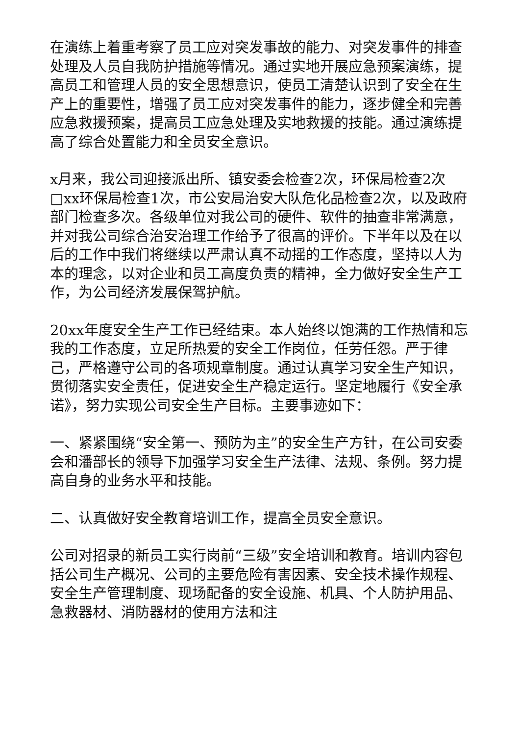在演练上着重考察了员工应对突发事故的能力、对突发事件的排查处理及人员自我防护措施等情况。通过实地开展应急预案演练，提高员工和管理人员的安全思想意识，使员工清楚认识到了安全在生产上的重要性，增强了员工应对突发事件的能力，逐步健全和完善应急救援预案，提高员工应急处理及实地救援的技能。通过演练提高了综合处置能力和全员安全意识。
x月来，我公司迎接派出所、镇安委会检查2次，环保局检查2次□xx环保局检查1次，市公安局治安大队危化品检查2次，以及政府部门检查多次。各级单位对我公司的硬件、软件的抽查非常满意，并对我公司综合治安治理工作给予了很高的评价。下半年以及在以后的工作中我们将继续以严肃认真不动摇的工作态度，坚持以人为本的理念，以对企业和员工高度负责的精神，全力做好安全生产工作，为公司经济发展保驾护航。
20xx年度安全生产工作已经结束。本人始终以饱满的工作热情和忘我的工作态度，立足所热爱的安全工作岗位，任劳任怨。严于律己，严格遵守公司的各项规章制度。通过认真学习安全生产知识，贯彻落实安全责任，促进安全生产稳定运行。坚定地履行《安全承诺》，努力实现公司安全生产目标。主要事迹如下：
一、紧紧围绕“安全第一、预防为主”的安全生产方针，在公司安委会和潘部长的领导下加强学习安全生产法律、法规、条例。努力提高自身的业务水平和技能。
二、认真做好安全教育培训工作，提高全员安全意识。
公司对招录的新员工实行岗前“三级”安全培训和教育。培训内容包括公司生产概况、公司的主要危险有害因素、安全技术操作规程、安全生产管理制度、现场配备的安全设施、机具、个人防护用品、急救器材、消防器材的使用方法和注